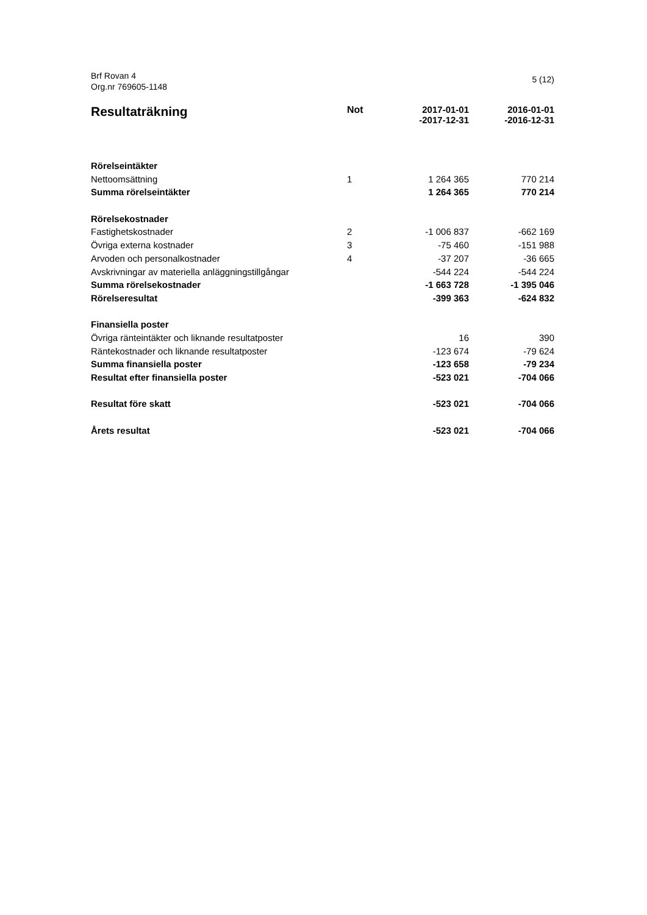Brf Rovan 4
Org.nr 769605-1148
5 (12)
| Resultaträkning | Not | 2017-01-01 -2017-12-31 | 2016-01-01 -2016-12-31 |
| --- | --- | --- | --- |
| Rörelseintäkter | | | |
| Nettoomsättning | 1 | 1 264 365 | 770 214 |
| Summa rörelseintäkter | | 1 264 365 | 770 214 |
| Rörelsekostnader | | | |
| Fastighetskostnader | 2 | -1 006 837 | -662 169 |
| Övriga externa kostnader | 3 | -75 460 | -151 988 |
| Arvoden och personalkostnader | 4 | -37 207 | -36 665 |
| Avskrivningar av materiella anläggningstillgångar | | -544 224 | -544 224 |
| Summa rörelsekostnader | | -1 663 728 | -1 395 046 |
| Rörelseresultat | | -399 363 | -624 832 |
| Finansiella poster | | | |
| Övriga ränteintäkter och liknande resultatposter | | 16 | 390 |
| Räntekostnader och liknande resultatposter | | -123 674 | -79 624 |
| Summa finansiella poster | | -123 658 | -79 234 |
| Resultat efter finansiella poster | | -523 021 | -704 066 |
| Resultat före skatt | | -523 021 | -704 066 |
| Årets resultat | | -523 021 | -704 066 |